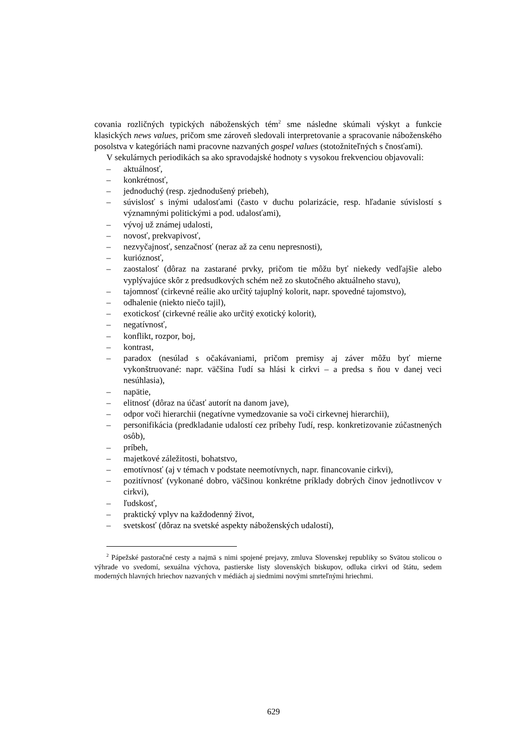covania rozličných typických náboženských tém<sup>2</sup> sme následne skúmali výskyt a funkcie klasických news values, pričom sme zároveň sledovali interpretovanie a spracovanie náboženského posolstva v kategóriách nami pracovne nazvaných gospel values (stotožniteľných s čnosťami).
V sekulárnych periodikách sa ako spravodajské hodnoty s vysokou frekvenciou objavovali:
– aktuálnosť,
– konkrétnosť,
– jednoduchý (resp. zjednodušený priebeh),
– súvislosť s inými udalosťami (často v duchu polarizácie, resp. hľadanie súvislostí s významnými politickými a pod. udalosťami),
– vývoj už známej udalosti,
– novosť, prekvapivosť,
– nezvyčajnosť, senzačnosť (neraz až za cenu nepresnosti),
– kurióznosť,
– zaostalosť (dôraz na zastarané prvky, pričom tie môžu byť niekedy vedľajšie alebo vyplývajúce skôr z predsudkových schém než zo skutočného aktuálneho stavu),
– tajomnosť (cirkevné reálie ako určitý tajuplný kolorit, napr. spovedné tajomstvo),
– odhalenie (niekto niečo tajil),
– exotickosť (cirkevné reálie ako určitý exotický kolorit),
– negatívnosť,
– konflikt, rozpor, boj,
– kontrast,
– paradox (nesúlad s očakávaniami, pričom premisy aj záver môžu byť mierne vykonštruované: napr. väčšina ľudí sa hlási k cirkvi – a predsa s ňou v danej veci nesúhlasia),
– napätie,
– elitnosť (dôraz na účasť autorít na danom jave),
– odpor voči hierarchii (negatívne vymedzovanie sa voči cirkevnej hierarchii),
– personifikácia (predkladanie udalostí cez príbehy ľudí, resp. konkretizovanie zúčastnených osôb),
– príbeh,
– majetkové záležitosti, bohatstvo,
– emotívnosť (aj v témach v podstate neemotívnych, napr. financovanie cirkvi),
– pozitívnosť (vykonané dobro, väčšinou konkrétne príklady dobrých činov jednotlivcov v cirkvi),
– ľudskosť,
– praktický vplyv na každodenný život,
– svetskosť (dôraz na svetské aspekty náboženských udalostí),
<sup>2</sup> Pápežské pastoračné cesty a najmä s nimi spojené prejavy, zmluva Slovenskej republiky so Svätou stolicou o výhrade vo svedomí, sexuálna výchova, pastierske listy slovenských biskupov, odluka cirkvi od štátu, sedem moderných hlavných hriechov nazvaných v médiách aj siedmimi novými smrteľnými hriechmi.
629